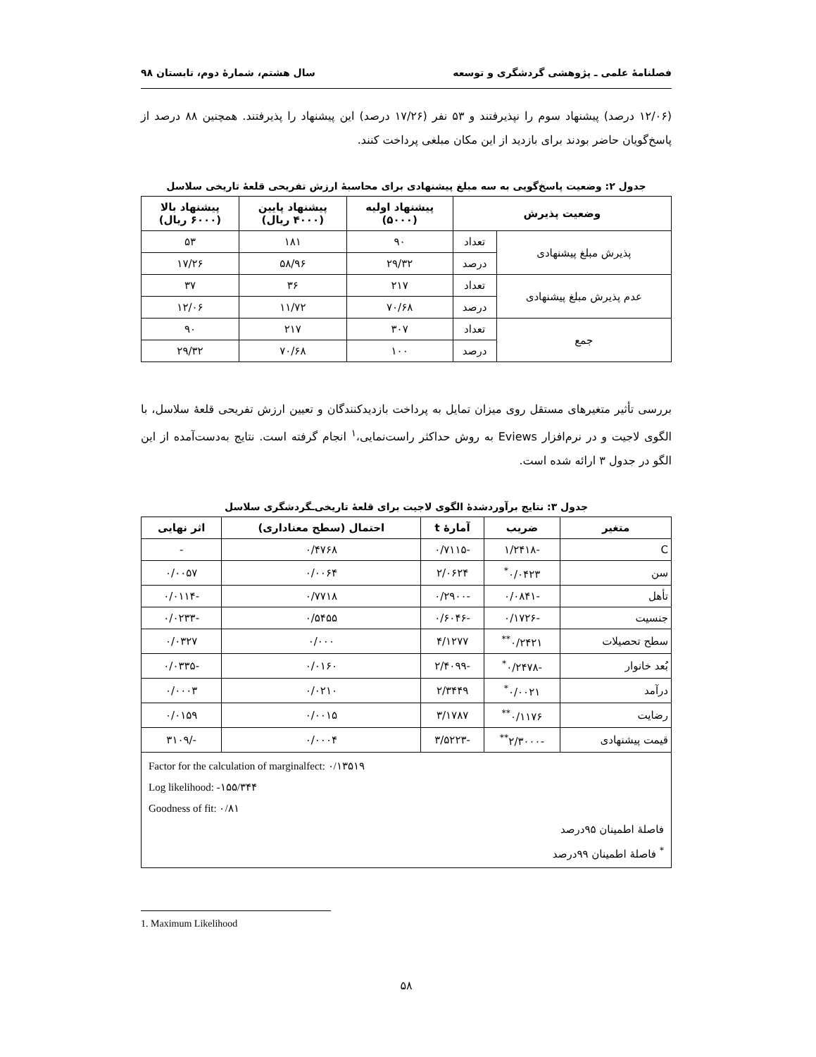فصلنامهٔ علمی ـ پژوهشی گردشگری و توسعه سال هشتم، شمارهٔ دوم، تابستان ۹۸
(۱۲/۰۶ درصد) پیشنهاد سوم را نپذیرفتند و ۵۳ نفر (۱۷/۲۶ درصد) این پیشنهاد را پذیرفتند. همچنین ۸۸ درصد از پاسخ‌گویان حاضر بودند برای بازدید از این مکان مبلغی پرداخت کنند.
جدول ۲: وضعیت پاسخ‌گویی به سه مبلغ پیشنهادی برای محاسبهٔ ارزش تفریحی قلعهٔ تاریخی سلاسل
| وضعیت پذیرش | | پیشنهاد اولیه (۵۰۰۰) | پیشنهاد پایین (۴۰۰۰ ریال) | پیشنهاد بالا (۶۰۰۰ ریال) |
| --- | --- | --- | --- | --- |
| پذیرش مبلغ پیشنهادی | تعداد | ۹۰ | ۱۸۱ | ۵۳ |
| | درصد | ۲۹/۳۲ | ۵۸/۹۶ | ۱۷/۲۶ |
| عدم پذیرش مبلغ پیشنهادی | تعداد | ۲۱۷ | ۳۶ | ۳۷ |
| | درصد | ۷۰/۶۸ | ۱۱/۷۲ | ۱۲/۰۶ |
| جمع | تعداد | ۳۰۷ | ۲۱۷ | ۹۰ |
| | درصد | ۱۰۰ | ۷۰/۶۸ | ۲۹/۳۲ |
بررسی تأثیر متغیرهای مستقل روی میزان تمایل به پرداخت بازدیدکنندگان و تعیین ارزش تفریحی قلعهٔ سلاسل، با الگوی لاجیت و در نرم‌افزار Eviews به روش حداکثر راست‌نمایی،<sup>۱</sup> انجام گرفته است. نتایج به‌دست‌آمده از این الگو در جدول ۳ ارائه شده است.
جدول ۳: نتایج برآوردشدهٔ الگوی لاجیت برای قلعهٔ تاریخی‌ـگردشگری سلاسل
| متغیر | ضریب | آمارهٔ t | احتمال (سطح معناداری) | اثر نهایی |
| --- | --- | --- | --- | --- |
| C | -۱/۲۴۱۸ | -۰/۷۱۱۵ | ۰/۴۷۶۸ | - |
| سن | ۰/۰۴۲۳<sup>*</sup> | ۲/۰۶۲۴ | ۰/۰۰۶۴ | ۰/۰۰۵۷ |
| تأهل | -۰/۰۸۴۱ | -۰/۲۹۰۰ | ۰/۷۷۱۸ | -۰/۰۱۱۴ |
| جنسیت | -۰/۱۷۲۶ | -۰/۶۰۴۶ | ۰/۵۴۵۵ | -۰/۰۲۳۳ |
| سطح تحصیلات | ۰/۲۴۲۱<sup>**</sup> | ۴/۱۲۷۷ | ۰/۰۰۰ | ۰/۰۳۲۷ |
| بُعد خانوار | -۰/۲۴۷۸<sup>*</sup> | -۲/۴۰۹۹ | ۰/۰۱۶۰ | -۰/۰۳۳۵ |
| درآمد | ۰/۰۰۲۱<sup>*</sup> | ۲/۳۴۴۹ | ۰/۰۲۱۰ | ۰/۰۰۰۳ |
| رضایت | ۰/۱۱۷۶<sup>**</sup> | ۳/۱۷۸۷ | ۰/۰۰۱۵ | ۰/۰۱۵۹ |
| قیمت پیشنهادی | -۲/۳۰۰۰<sup>**</sup> | -۳/۵۲۲۳ | ۰/۰۰۰۴ | -/۳۱۰۹ |
| Factor for the calculation of marginalfect: ۰/۱۳۵۱۹ Log likelihood: -۱۵۵/۳۴۴ Goodness of fit: ۰/۸۱ فاصلهٔ اطمینان ۹۵درصد <sup>*</sup> فاصلهٔ اطمینان ۹۹درصد | | | | |
1. Maximum Likelihood
۵۸